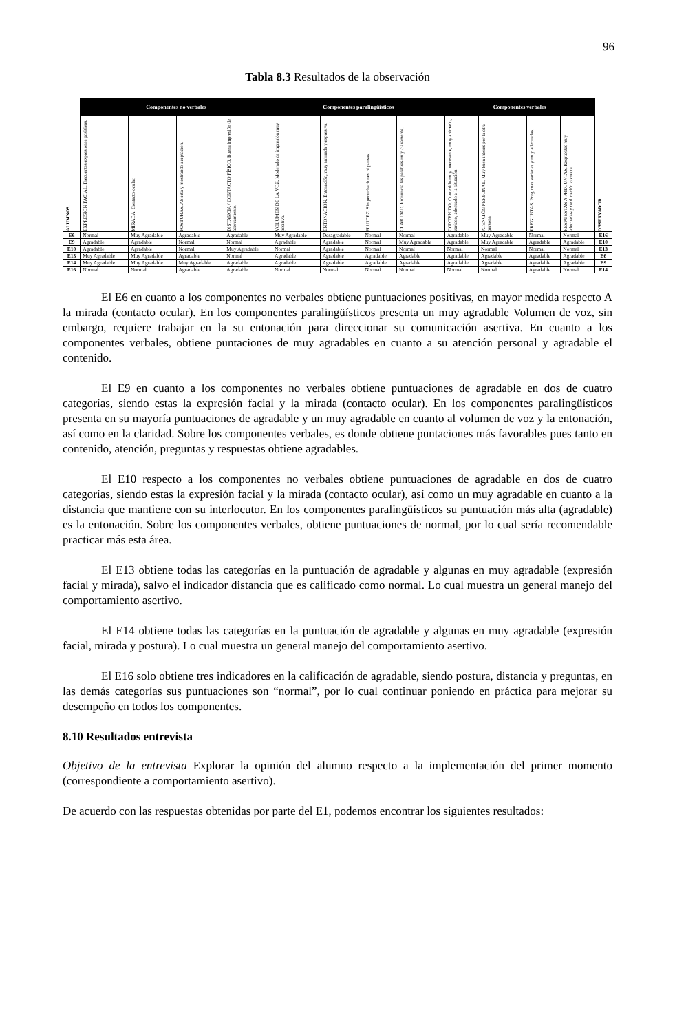96
Tabla 8.3 Resultados de la observación
| ALUMNOS. | Componentes no verbales | | | | Componentes paralingüísticos | | | | Componentes verbales | | | | OBSERVADOR |
| --- | --- | --- | --- | --- | --- | --- | --- | --- | --- | --- | --- | --- | --- |
| | EXPRESIÓN FACIAL. Frecuentes expresiones positivas. | MIRADA. Contacto ocular. | POSTURAS. Abierta y mostrando aceptación. | DISTANCIA / CONTACTO FÍSICO. Buena impresión de acercamiento. | VOLUMEN DE LA VOZ. Moderado da impresión muy positiva. | ENTONACIÓN. Entonación, muy animada y expresiva. | FLUIDEZ. Sin perturbaciones ni pausas. | CLARIDAD. Pronuncia las palabras muy claramente. | CONTENIDO. Contenido muy interesante, muy animado, variado, adecuado a la situación. | ATENCIÓN PERSONAL. Muy buen interés por la otra persona. | PREGUNTAS. Preguntas variadas y muy adecuadas. | RESPUESTAS A PREGUNTAS. Respuestas muy adecuadas y de duración correcta. | |
| E6 | Normal | Muy Agradable | Agradable | Agradable | Muy Agradable | Desagradable | Normal | Normal | Agradable | Muy Agradable | Normal | Normal | E16 |
| E9 | Agradable | Agradable | Normal | Normal | Agradable | Agradable | Normal | Muy Agradable | Agradable | Muy Agradable | Agradable | Agradable | E10 |
| E10 | Agradable | Agradable | Normal | Muy Agradable | Normal | Agradable | Normal | Normal | Normal | Normal | Normal | Normal | E13 |
| E13 | Muy Agradable | Muy Agradable | Agradable | Normal | Agradable | Agradable | Agradable | Agradable | Agradable | Agradable | Agradable | Agradable | E6 |
| E14 | Muy Agradable | Muy Agradable | Muy Agradable | Agradable | Agradable | Agradable | Agradable | Agradable | Agradable | Agradable | Agradable | Agradable | E9 |
| E16 | Normal | Normal | Agradable | Agradable | Normal | Normal | Normal | Normal | Normal | Normal | Agradable | Normal | E14 |
El E6 en cuanto a los componentes no verbales obtiene puntuaciones positivas, en mayor medida respecto A la mirada (contacto ocular). En los componentes paralingüísticos presenta un muy agradable Volumen de voz, sin embargo, requiere trabajar en la su entonación para direccionar su comunicación asertiva. En cuanto a los componentes verbales, obtiene puntaciones de muy agradables en cuanto a su atención personal y agradable el contenido.
El E9 en cuanto a los componentes no verbales obtiene puntuaciones de agradable en dos de cuatro categorías, siendo estas la expresión facial y la mirada (contacto ocular). En los componentes paralingüísticos presenta en su mayoría puntuaciones de agradable y un muy agradable en cuanto al volumen de voz y la entonación, así como en la claridad. Sobre los componentes verbales, es donde obtiene puntaciones más favorables pues tanto en contenido, atención, preguntas y respuestas obtiene agradables.
El E10 respecto a los componentes no verbales obtiene puntuaciones de agradable en dos de cuatro categorías, siendo estas la expresión facial y la mirada (contacto ocular), así como un muy agradable en cuanto a la distancia que mantiene con su interlocutor. En los componentes paralingüísticos su puntuación más alta (agradable) es la entonación. Sobre los componentes verbales, obtiene puntuaciones de normal, por lo cual sería recomendable practicar más esta área.
El E13 obtiene todas las categorías en la puntuación de agradable y algunas en muy agradable (expresión facial y mirada), salvo el indicador distancia que es calificado como normal. Lo cual muestra un general manejo del comportamiento asertivo.
El E14 obtiene todas las categorías en la puntuación de agradable y algunas en muy agradable (expresión facial, mirada y postura). Lo cual muestra un general manejo del comportamiento asertivo.
El E16 solo obtiene tres indicadores en la calificación de agradable, siendo postura, distancia y preguntas, en las demás categorías sus puntuaciones son “normal”, por lo cual continuar poniendo en práctica para mejorar su desempeño en todos los componentes.
8.10 Resultados entrevista
Objetivo de la entrevista Explorar la opinión del alumno respecto a la implementación del primer momento (correspondiente a comportamiento asertivo).
De acuerdo con las respuestas obtenidas por parte del E1, podemos encontrar los siguientes resultados: